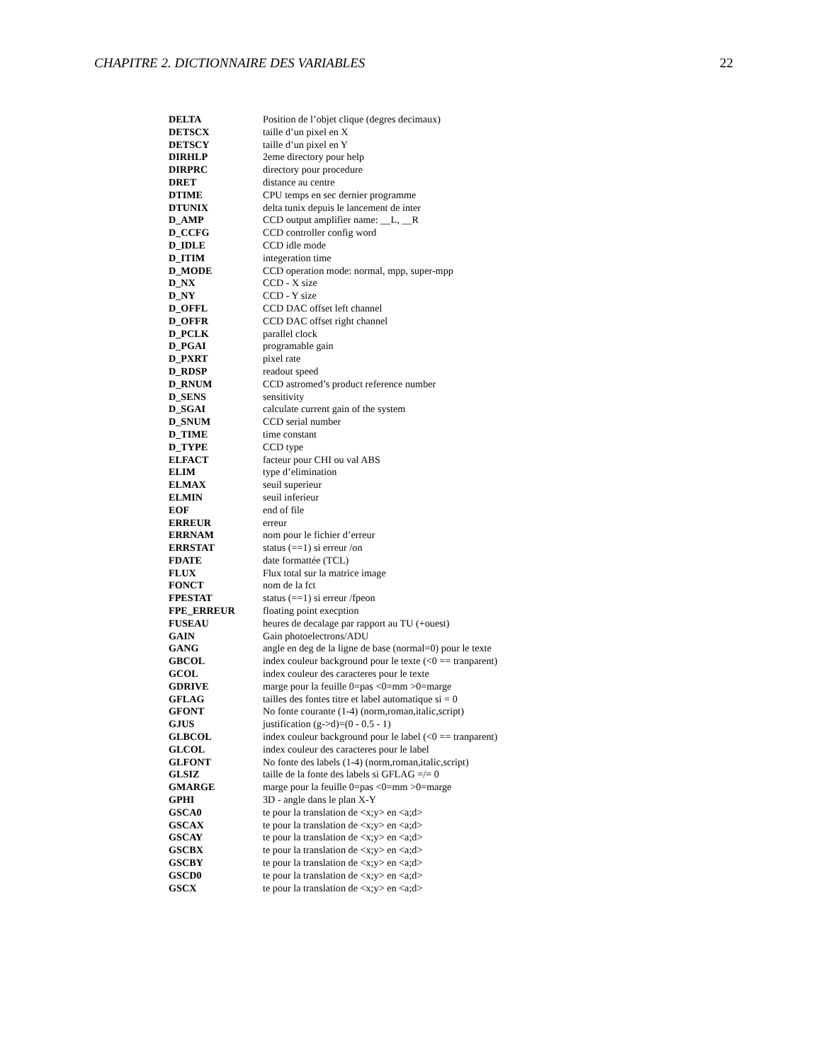CHAPITRE 2. DICTIONNAIRE DES VARIABLES 22
| DELTA | Position de l’objet clique (degres decimaux) |
| DETSCX | taille d’un pixel en X |
| DETSCY | taille d’un pixel en Y |
| DIRHLP | 2eme directory pour help |
| DIRPRC | directory pour procedure |
| DRET | distance au centre |
| DTIME | CPU temps en sec dernier programme |
| DTUNIX | delta tunix depuis le lancement de inter |
| D_AMP | CCD output amplifier name: __L, __R |
| D_CCFG | CCD controller config word |
| D_IDLE | CCD idle mode |
| D_ITIM | integeration time |
| D_MODE | CCD operation mode: normal, mpp, super-mpp |
| D_NX | CCD - X size |
| D_NY | CCD - Y size |
| D_OFFL | CCD DAC offset left channel |
| D_OFFR | CCD DAC offset right channel |
| D_PCLK | parallel clock |
| D_PGAI | programable gain |
| D_PXRT | pixel rate |
| D_RDSP | readout speed |
| D_RNUM | CCD astromed’s product reference number |
| D_SENS | sensitivity |
| D_SGAI | calculate current gain of the system |
| D_SNUM | CCD serial number |
| D_TIME | time constant |
| D_TYPE | CCD type |
| ELFACT | facteur pour CHI ou val ABS |
| ELIM | type d’elimination |
| ELMAX | seuil superieur |
| ELMIN | seuil inferieur |
| EOF | end of file |
| ERREUR | erreur |
| ERRNAM | nom pour le fichier d’erreur |
| ERRSTAT | status (==1) si erreur /on |
| FDATE | date formattée (TCL) |
| FLUX | Flux total sur la matrice image |
| FONCT | nom de la fct |
| FPESTAT | status (==1) si erreur /fpeon |
| FPE_ERREUR | floating point execption |
| FUSEAU | heures de decalage par rapport au TU (+ouest) |
| GAIN | Gain photoelectrons/ADU |
| GANG | angle en deg de la ligne de base (normal=0) pour le texte |
| GBCOL | index couleur background pour le texte (<0 == tranparent) |
| GCOL | index couleur des caracteres pour le texte |
| GDRIVE | marge pour la feuille 0=pas <0=mm >0=marge |
| GFLAG | tailles des fontes titre et label automatique si = 0 |
| GFONT | No fonte courante (1-4) (norm,roman,italic,script) |
| GJUS | justification (g->d)=(0 - 0.5 - 1) |
| GLBCOL | index couleur background pour le label (<0 == tranparent) |
| GLCOL | index couleur des caracteres pour le label |
| GLFONT | No fonte des labels (1-4) (norm,roman,italic,script) |
| GLSIZ | taille de la fonte des labels si GFLAG =/= 0 |
| GMARGE | marge pour la feuille 0=pas <0=mm >0=marge |
| GPHI | 3D - angle dans le plan X-Y |
| GSCA0 | te pour la translation de <x;y> en <a;d> |
| GSCAX | te pour la translation de <x;y> en <a;d> |
| GSCAY | te pour la translation de <x;y> en <a;d> |
| GSCBX | te pour la translation de <x;y> en <a;d> |
| GSCBY | te pour la translation de <x;y> en <a;d> |
| GSCD0 | te pour la translation de <x;y> en <a;d> |
| GSCX | te pour la translation de <x;y> en <a;d> |